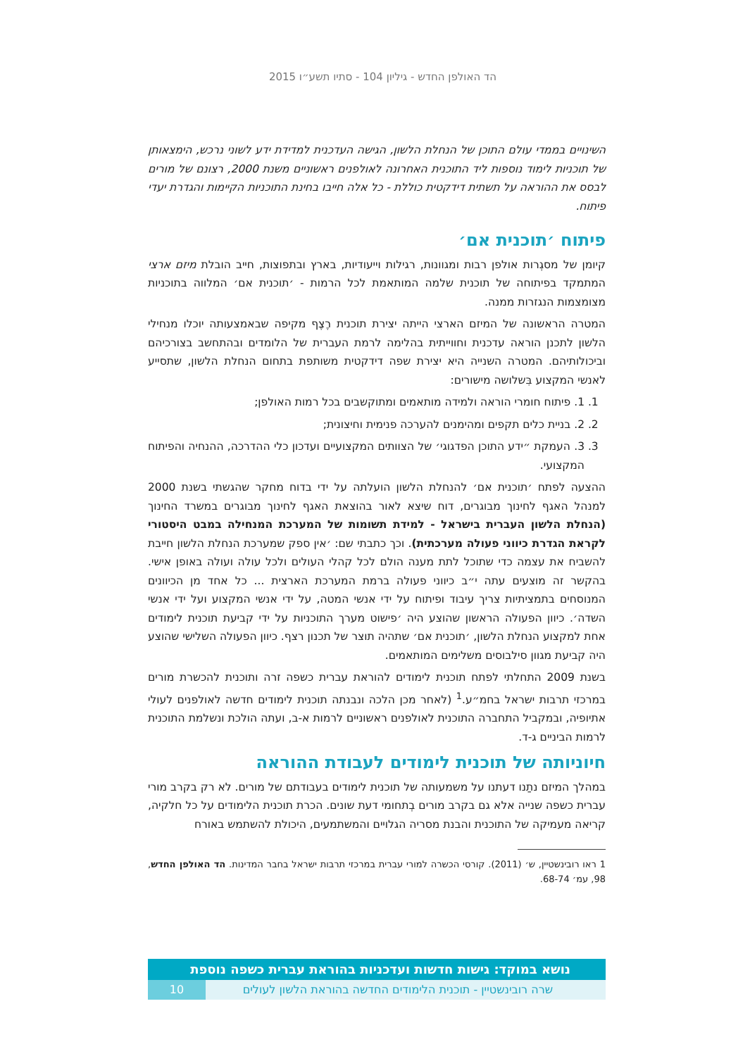הד האולפן החדש - גיליון 104 - סתיו תשע״ו 2015
השינויים בממדי עולם התוכן של הנחלת הלשון, הגישה העדכנית למדידת ידע לשוני נרכש, הימצאותן של תוכניות לימוד נוספות ליד התוכנית האחרונה לאולפנים ראשוניים משנת 2000, רצונם של מורים לבסס את ההוראה על תשתית דידקטית כוללת - כל אלה חייבו בחינת התוכניות הקיימות והגדרת יעדי פיתוח.
פיתוח ׳תוכנית אם׳
קיומן של מסגְרות אולפן רבות ומגוונות, רגילות וייעודיות, בארץ ובתפוצות, חייב הובלת מיזם ארצי המתמקד בפיתוחה של תוכנית שלמה המותאמת לכל הרמות - ׳תוכנית אם׳ המלווה בתוכניות מצומצמות הנגזרות ממנה.
המטרה הראשונה של המיזם הארצי הייתה יצירת תוכנית רֶצֶף מקיפה שבאמצעותה יוכלו מנחילי הלשון לתכנן הוראה עדכנית וחווייתית בהלימה לרמת העברית של הלומדים ובהתחשב בצורכיהם וביכולותיהם. המטרה השנייה היא יצירת שפה דידקטית משותפת בתחום הנחלת הלשון, שתסייע לאנשי המקצוע בִּשלושה מישורים:
1. 1. פיתוח חומרי הוראה ולמידה מותאמים ומתוקשבים בכל רמות האולפן;
2. 2. בניית כלים תקפים ומהימנים להערכה פנימית וחיצונית;
3. 3. העמקת ״ידע התוכן הפדגוגי׳ של הצוותים המקצועיים ועדכון כלי ההדרכה, ההנחיה והפיתוח המקצועי.
ההצעה לפתח ׳תוכנית אם׳ להנחלת הלשון הועלתה על ידי בדוח מחקר שהגשתי בשנת 2000 למנהל האגף לחינוך מבוגרים, דוח שיצא לאור בהוצאת האגף לחינוך מבוגרים במשרד החינוך (הנחלת הלשון העברית בישראל - למידת תשומות של המערכת המנחילה במבט היסטורי לקראת הגדרת כיווני פעולה מערכתית). וכך כתבתי שם: ׳אין ספק שמערכת הנחלת הלשון חייבת להשביח את עצמה כדי שתוכל לתת מענה הולם לכל קהלי העולים ולכל עולה ועולה באופן אישי. בהקשר זה מוצעים עתה י״ב כיווני פעולה ברמת המערכת הארצית ... כל אחד מן הכיוונים המנוסחים בתמציתיות צריך עיבוד ופיתוח על ידי אנשי המטה, על ידי אנשי המקצוע ועל ידי אנשי השדה׳. כיוון הפעולה הראשון שהוצע היה ׳פישוט מערך התוכניות על ידי קביעת תוכנית לימודים אחת למקצוע הנחלת הלשון, ׳תוכנית אם׳ שתהיה תוצר של תכנון רצף. כיוון הפעולה השלישי שהוצע היה קביעת מגוון סילבוסים משלימים המותאמים.
בשנת 2009 התחלתי לפתח תוכנית לימודים להוראת עברית כשפה זרה ותוכנית להכשרת מורים במרכזי תרבות ישראל בחמ״ע.<sup>1</sup> (לאחר מכן הלכה ונבנתה תוכנית לימודים חדשה לאולפנים לעולי אתיופיה, ובמקביל התחברה התוכנית לאולפנים ראשוניים לרמות א-ב, ועתה הולכת ונשלמת התוכנית לרמות הביניים ג-ד.
חיוניותה של תוכנית לימודים לעבודת ההוראה
במהלך המיזם נתַנו דעתנו על משמעותה של תוכנית לימודים בעבודתם של מורים. לא רק בקרב מורי עברית כשפה שנייה אלא גם בקרב מורים בְתחומי דעת שונים. הכרת תוכנית הלימודים על כל חלקיה, קריאה מעמיקה של התוכנית והבנת מסריה הגלויים והמשתמעים, היכולת להשתמש באורח
1 ראו רובינשטיין, ש׳ (2011). קורסי הכשרה למורי עברית במרכזי תרבות ישראל בחבר המדינות. הד האולפן החדש, 98, עמ׳ 68-74.
נושא במוקד: גישות חדשות ועדכניות בהוראת עברית כשפה נוספת
שרה רובינשטיין - תוכנית הלימודים החדשה בהוראת הלשון לעולים
10